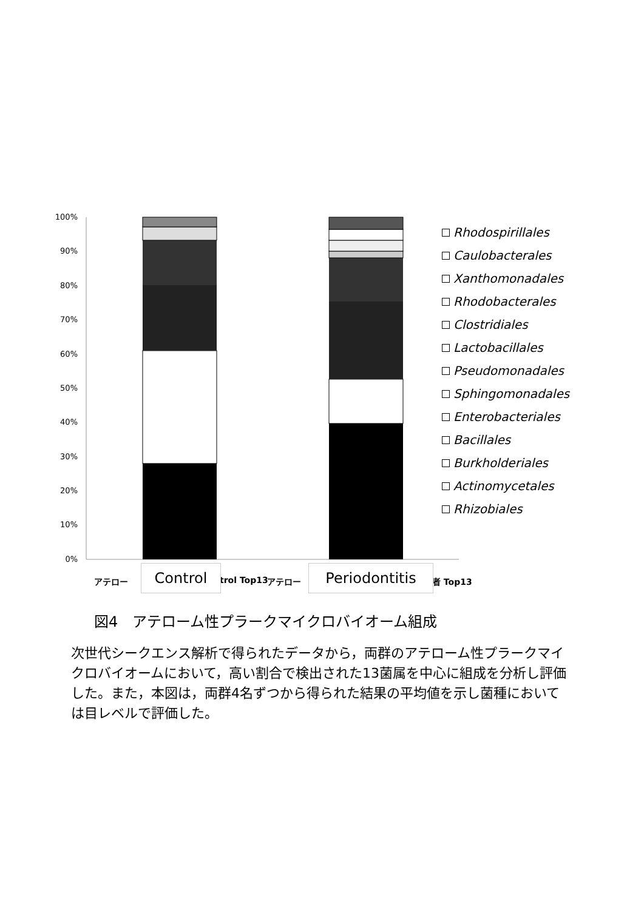100%
90%
80%
70%
60%
50%
40%
30%
20%
10%
0%
Rhodospirillales
Caulobacterales
Xanthomonadales
Rhodobacterales
Clostridiales
Lactobacillales
Pseudomonadales
Sphingomonadales
Enterobacteriales
Bacillales
Burkholderiales
Actinomycetales
Rhizobiales
アテロー trol Top13 アテロー 者 Top13
Control Periodontitis
図4　アテローム性プラークマイクロバイオーム組成
次世代シークエンス解析で得られたデータから，両群のアテローム性プラークマイクロバイオームにおいて，高い割合で検出された13菌属を中心に組成を分析し評価した。また，本図は，両群4名ずつから得られた結果の平均値を示し菌種においては目レベルで評価した。